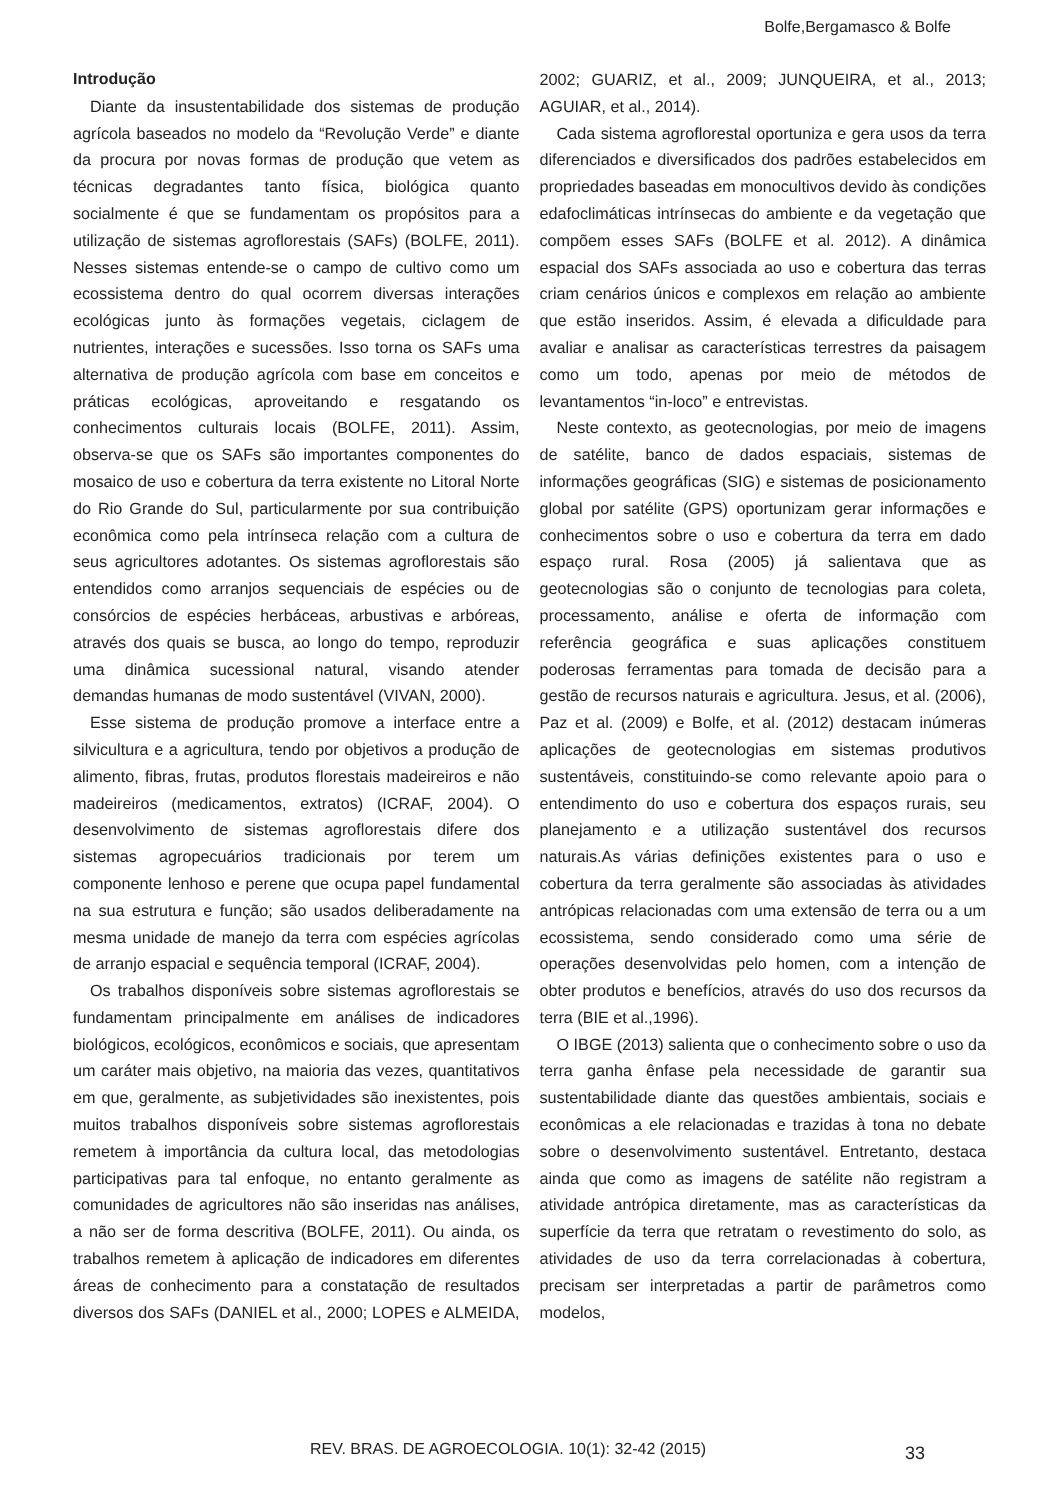Bolfe,Bergamasco & Bolfe
Introdução
Diante da insustentabilidade dos sistemas de produção agrícola baseados no modelo da “Revolução Verde” e diante da procura por novas formas de produção que vetem as técnicas degradantes tanto física, biológica quanto socialmente é que se fundamentam os propósitos para a utilização de sistemas agroflorestais (SAFs) (BOLFE, 2011). Nesses sistemas entende-se o campo de cultivo como um ecossistema dentro do qual ocorrem diversas interações ecológicas junto às formações vegetais, ciclagem de nutrientes, interações e sucessões. Isso torna os SAFs uma alternativa de produção agrícola com base em conceitos e práticas ecológicas, aproveitando e resgatando os conhecimentos culturais locais (BOLFE, 2011). Assim, observa-se que os SAFs são importantes componentes do mosaico de uso e cobertura da terra existente no Litoral Norte do Rio Grande do Sul, particularmente por sua contribuição econômica como pela intrínseca relação com a cultura de seus agricultores adotantes. Os sistemas agroflorestais são entendidos como arranjos sequenciais de espécies ou de consórcios de espécies herbáceas, arbustivas e arbóreas, através dos quais se busca, ao longo do tempo, reproduzir uma dinâmica sucessional natural, visando atender demandas humanas de modo sustentável (VIVAN, 2000).
Esse sistema de produção promove a interface entre a silvicultura e a agricultura, tendo por objetivos a produção de alimento, fibras, frutas, produtos florestais madeireiros e não madeireiros (medicamentos, extratos) (ICRAF, 2004). O desenvolvimento de sistemas agroflorestais difere dos sistemas agropecuários tradicionais por terem um componente lenhoso e perene que ocupa papel fundamental na sua estrutura e função; são usados deliberadamente na mesma unidade de manejo da terra com espécies agrícolas de arranjo espacial e sequência temporal (ICRAF, 2004).
Os trabalhos disponíveis sobre sistemas agroflorestais se fundamentam principalmente em análises de indicadores biológicos, ecológicos, econômicos e sociais, que apresentam um caráter mais objetivo, na maioria das vezes, quantitativos em que, geralmente, as subjetividades são inexistentes, pois muitos trabalhos disponíveis sobre sistemas agroflorestais remetem à importância da cultura local, das metodologias participativas para tal enfoque, no entanto geralmente as comunidades de agricultores não são inseridas nas análises, a não ser de forma descritiva (BOLFE, 2011). Ou ainda, os trabalhos remetem à aplicação de indicadores em diferentes áreas de conhecimento para a constatação de resultados diversos dos SAFs (DANIEL et al., 2000; LOPES e ALMEIDA, 2002; GUARIZ, et al., 2009; JUNQUEIRA, et al., 2013; AGUIAR, et al., 2014).
Cada sistema agroflorestal oportuniza e gera usos da terra diferenciados e diversificados dos padrões estabelecidos em propriedades baseadas em monocultivos devido às condições edafoclimáticas intrínsecas do ambiente e da vegetação que compõem esses SAFs (BOLFE et al. 2012). A dinâmica espacial dos SAFs associada ao uso e cobertura das terras criam cenários únicos e complexos em relação ao ambiente que estão inseridos. Assim, é elevada a dificuldade para avaliar e analisar as características terrestres da paisagem como um todo, apenas por meio de métodos de levantamentos “in-loco” e entrevistas.
Neste contexto, as geotecnologias, por meio de imagens de satélite, banco de dados espaciais, sistemas de informações geográficas (SIG) e sistemas de posicionamento global por satélite (GPS) oportunizam gerar informações e conhecimentos sobre o uso e cobertura da terra em dado espaço rural. Rosa (2005) já salientava que as geotecnologias são o conjunto de tecnologias para coleta, processamento, análise e oferta de informação com referência geográfica e suas aplicações constituem poderosas ferramentas para tomada de decisão para a gestão de recursos naturais e agricultura. Jesus, et al. (2006), Paz et al. (2009) e Bolfe, et al. (2012) destacam inúmeras aplicações de geotecnologias em sistemas produtivos sustentáveis, constituindo-se como relevante apoio para o entendimento do uso e cobertura dos espaços rurais, seu planejamento e a utilização sustentável dos recursos naturais.As várias definições existentes para o uso e cobertura da terra geralmente são associadas às atividades antrópicas relacionadas com uma extensão de terra ou a um ecossistema, sendo considerado como uma série de operações desenvolvidas pelo homen, com a intenção de obter produtos e benefícios, através do uso dos recursos da terra (BIE et al.,1996).
O IBGE (2013) salienta que o conhecimento sobre o uso da terra ganha ênfase pela necessidade de garantir sua sustentabilidade diante das questões ambientais, sociais e econômicas a ele relacionadas e trazidas à tona no debate sobre o desenvolvimento sustentável. Entretanto, destaca ainda que como as imagens de satélite não registram a atividade antrópica diretamente, mas as características da superfície da terra que retratam o revestimento do solo, as atividades de uso da terra correlacionadas à cobertura, precisam ser interpretadas a partir de parâmetros como modelos,
REV. BRAS. DE AGROECOLOGIA. 10(1): 32-42 (2015)
33